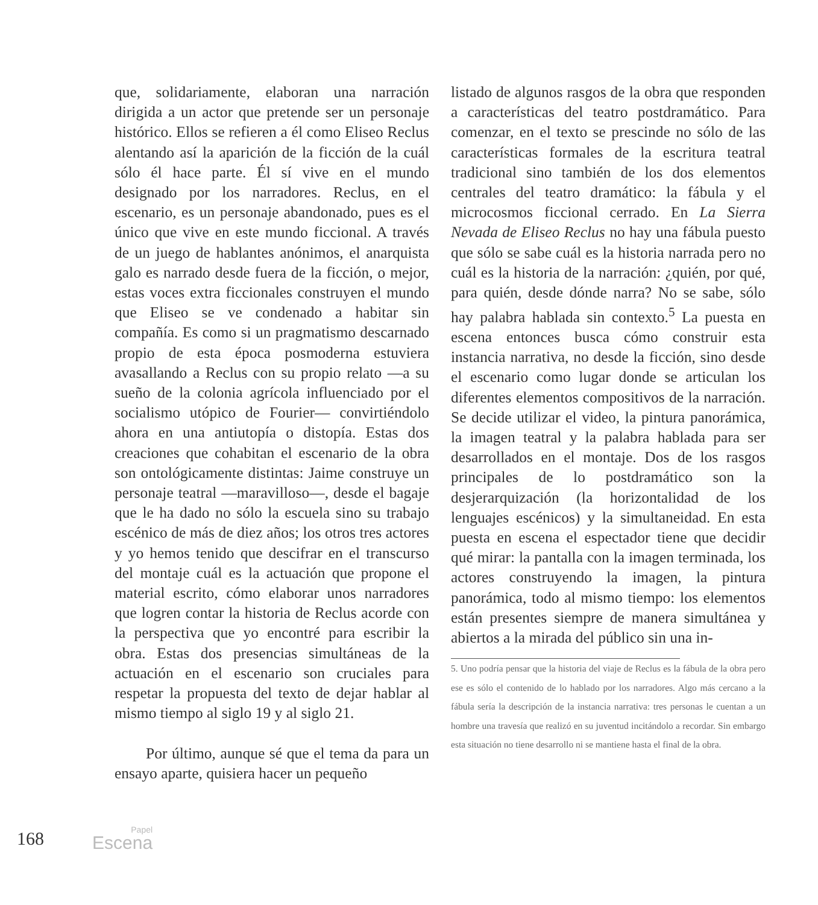que, solidariamente, elaboran una narración dirigida a un actor que pretende ser un personaje histórico. Ellos se refieren a él como Eliseo Reclus alentando así la aparición de la ficción de la cuál sólo él hace parte. Él sí vive en el mundo designado por los narradores. Reclus, en el escenario, es un personaje abandonado, pues es el único que vive en este mundo ficcional. A través de un juego de hablantes anónimos, el anarquista galo es narrado desde fuera de la ficción, o mejor, estas voces extra ficcionales construyen el mundo que Eliseo se ve condenado a habitar sin compañía. Es como si un pragmatismo descarnado propio de esta época posmoderna estuviera avasallando a Reclus con su propio relato —a su sueño de la colonia agrícola influenciado por el socialismo utópico de Fourier— convirtiéndolo ahora en una antiutopía o distopía. Estas dos creaciones que cohabitan el escenario de la obra son ontológicamente distintas: Jaime construye un personaje teatral —maravilloso—, desde el bagaje que le ha dado no sólo la escuela sino su trabajo escénico de más de diez años; los otros tres actores y yo hemos tenido que descifrar en el transcurso del montaje cuál es la actuación que propone el material escrito, cómo elaborar unos narradores que logren contar la historia de Reclus acorde con la perspectiva que yo encontré para escribir la obra. Estas dos presencias simultáneas de la actuación en el escenario son cruciales para respetar la propuesta del texto de dejar hablar al mismo tiempo al siglo 19 y al siglo 21.
Por último, aunque sé que el tema da para un ensayo aparte, quisiera hacer un pequeño
listado de algunos rasgos de la obra que responden a características del teatro postdramático. Para comenzar, en el texto se prescinde no sólo de las características formales de la escritura teatral tradicional sino también de los dos elementos centrales del teatro dramático: la fábula y el microcosmos ficcional cerrado. En La Sierra Nevada de Eliseo Reclus no hay una fábula puesto que sólo se sabe cuál es la historia narrada pero no cuál es la historia de la narración: ¿quién, por qué, para quién, desde dónde narra? No se sabe, sólo hay palabra hablada sin contexto.<sup>5</sup> La puesta en escena entonces busca cómo construir esta instancia narrativa, no desde la ficción, sino desde el escenario como lugar donde se articulan los diferentes elementos compositivos de la narración. Se decide utilizar el video, la pintura panorámica, la imagen teatral y la palabra hablada para ser desarrollados en el montaje. Dos de los rasgos principales de lo postdramático son la desjerarquización (la horizontalidad de los lenguajes escénicos) y la simultaneidad. En esta puesta en escena el espectador tiene que decidir qué mirar: la pantalla con la imagen terminada, los actores construyendo la imagen, la pintura panorámica, todo al mismo tiempo: los elementos están presentes siempre de manera simultánea y abiertos a la mirada del público sin una in-
5. Uno podría pensar que la historia del viaje de Reclus es la fábula de la obra pero ese es sólo el contenido de lo hablado por los narradores. Algo más cercano a la fábula sería la descripción de la instancia narrativa: tres personas le cuentan a un hombre una travesía que realizó en su juventud incitándolo a recordar. Sin embargo esta situación no tiene desarrollo ni se mantiene hasta el final de la obra.
168 Papel
Escena